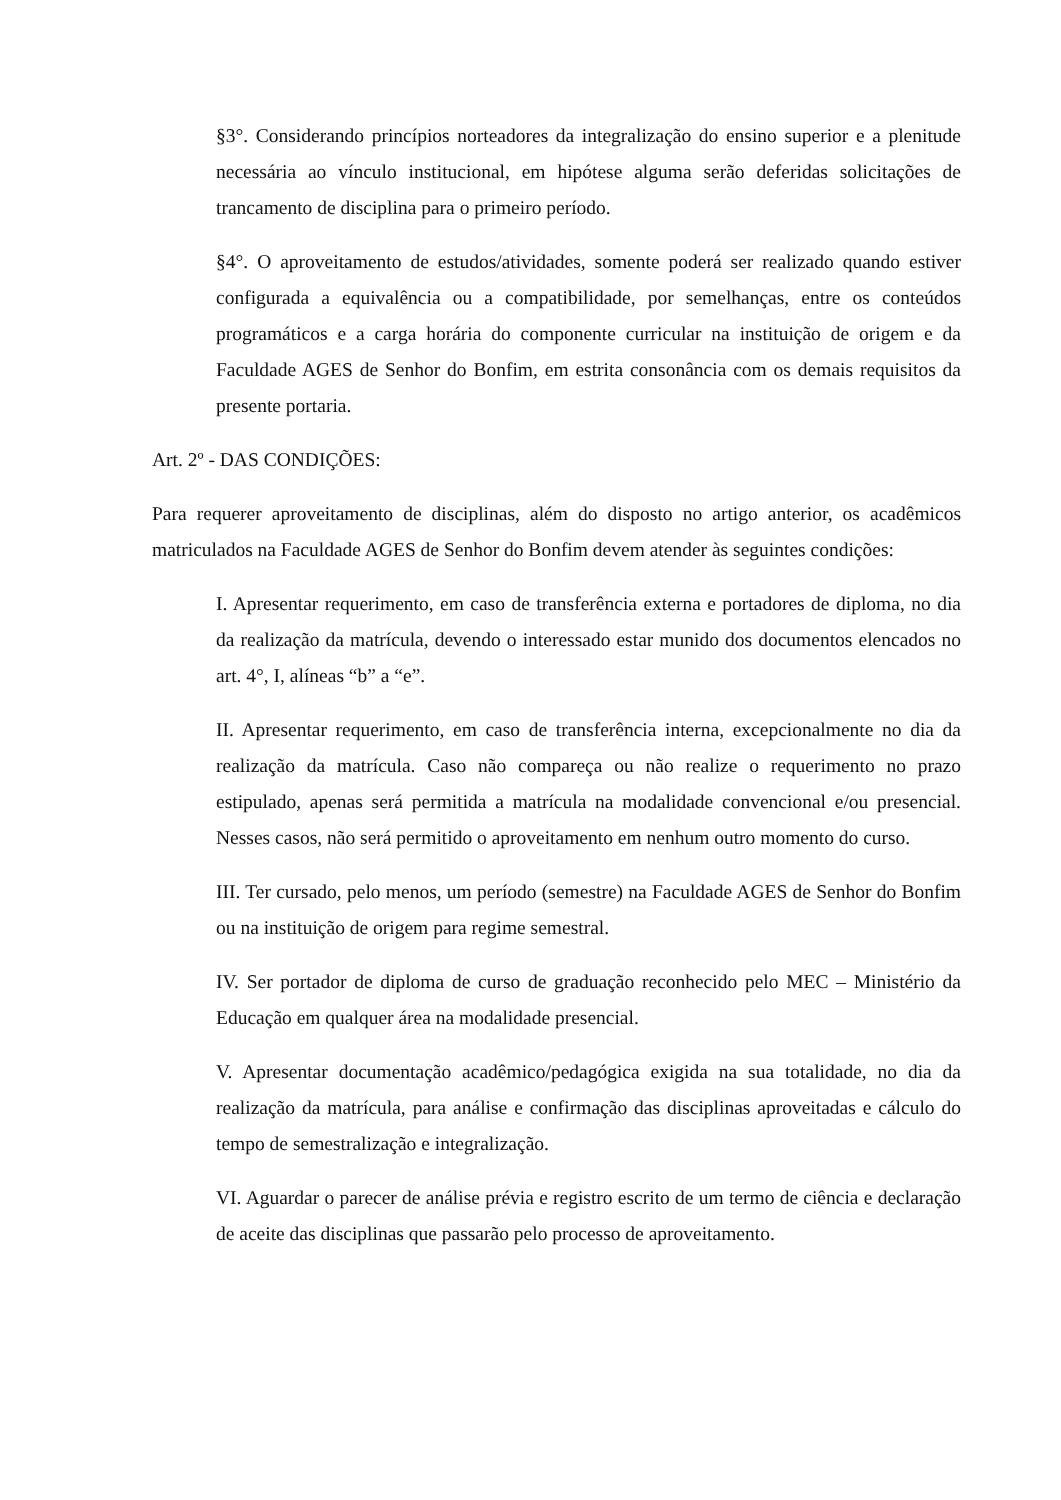§3°. Considerando princípios norteadores da integralização do ensino superior e a plenitude necessária ao vínculo institucional, em hipótese alguma serão deferidas solicitações de trancamento de disciplina para o primeiro período.
§4°. O aproveitamento de estudos/atividades, somente poderá ser realizado quando estiver configurada a equivalência ou a compatibilidade, por semelhanças, entre os conteúdos programáticos e a carga horária do componente curricular na instituição de origem e da Faculdade AGES de Senhor do Bonfim, em estrita consonância com os demais requisitos da presente portaria.
Art. 2º - DAS CONDIÇÕES:
Para requerer aproveitamento de disciplinas, além do disposto no artigo anterior, os acadêmicos matriculados na Faculdade AGES de Senhor do Bonfim devem atender às seguintes condições:
I. Apresentar requerimento, em caso de transferência externa e portadores de diploma, no dia da realização da matrícula, devendo o interessado estar munido dos documentos elencados no art. 4°, I, alíneas “b” a “e”.
II. Apresentar requerimento, em caso de transferência interna, excepcionalmente no dia da realização da matrícula. Caso não compareça ou não realize o requerimento no prazo estipulado, apenas será permitida a matrícula na modalidade convencional e/ou presencial. Nesses casos, não será permitido o aproveitamento em nenhum outro momento do curso.
III. Ter cursado, pelo menos, um período (semestre) na Faculdade AGES de Senhor do Bonfim ou na instituição de origem para regime semestral.
IV. Ser portador de diploma de curso de graduação reconhecido pelo MEC – Ministério da Educação em qualquer área na modalidade presencial.
V. Apresentar documentação acadêmico/pedagógica exigida na sua totalidade, no dia da realização da matrícula, para análise e confirmação das disciplinas aproveitadas e cálculo do tempo de semestralização e integralização.
VI. Aguardar o parecer de análise prévia e registro escrito de um termo de ciência e declaração de aceite das disciplinas que passarão pelo processo de aproveitamento.